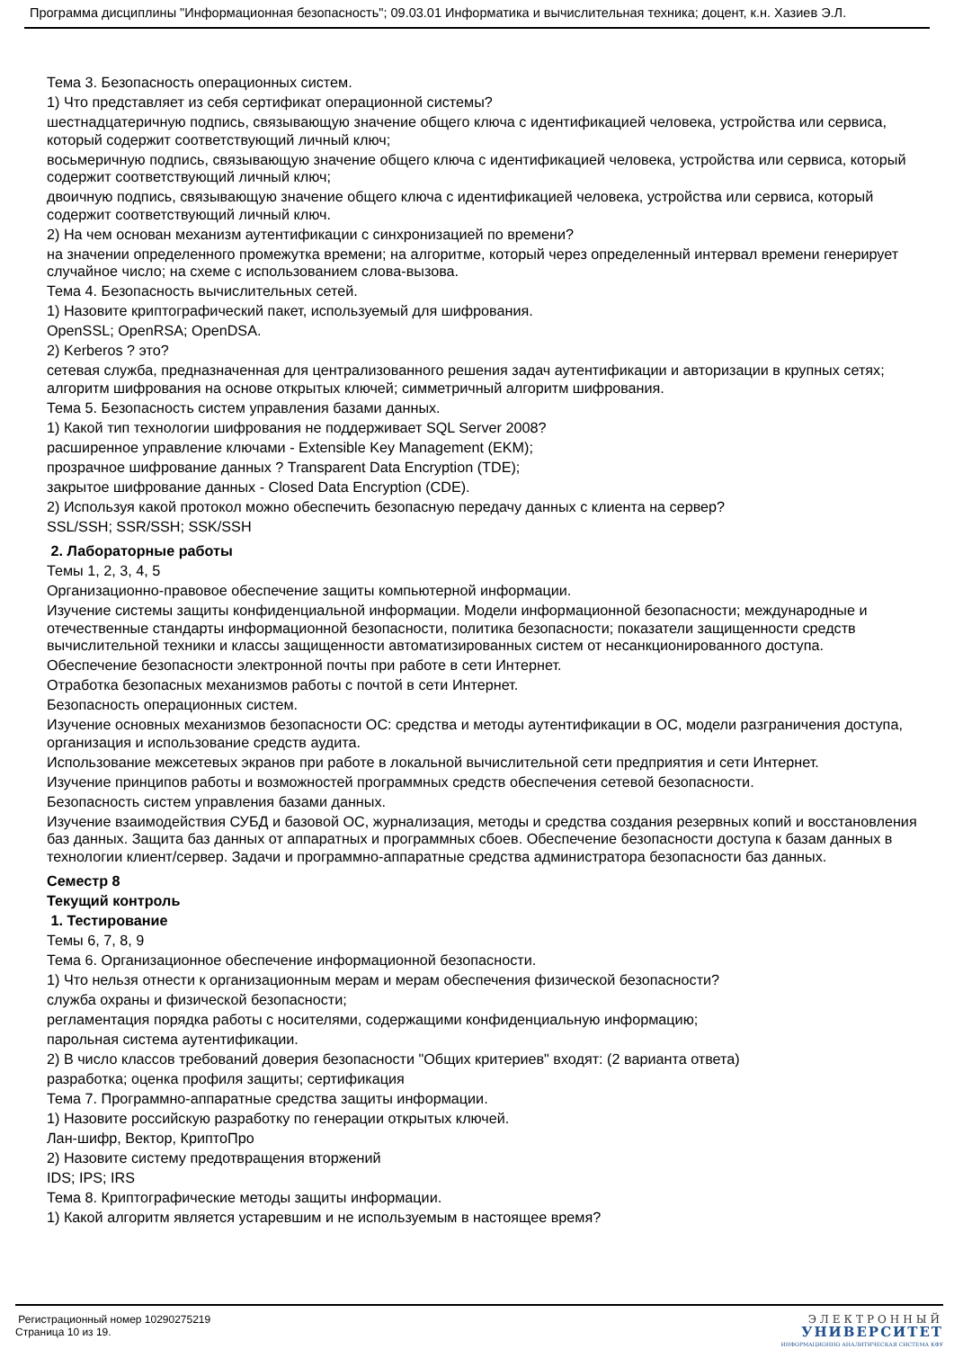Программа дисциплины "Информационная безопасность"; 09.03.01 Информатика и вычислительная техника; доцент, к.н. Хазиев Э.Л.
Тема 3. Безопасность операционных систем.
1) Что представляет из себя сертификат операционной системы?
шестнадцатеричную подпись, связывающую значение общего ключа с идентификацией человека, устройства или сервиса, который содержит соответствующий личный ключ;
восьмеричную подпись, связывающую значение общего ключа с идентификацией человека, устройства или сервиса, который содержит соответствующий личный ключ;
двоичную подпись, связывающую значение общего ключа с идентификацией человека, устройства или сервиса, который содержит соответствующий личный ключ.
2) На чем основан механизм аутентификации с синхронизацией по времени?
на значении определенного промежутка времени; на алгоритме, который через определенный интервал времени генерирует случайное число; на схеме с использованием слова-вызова.
Тема 4. Безопасность вычислительных сетей.
1) Назовите криптографический пакет, используемый для шифрования.
OpenSSL; OpenRSA; OpenDSA.
2) Kerberos ? это?
сетевая служба, предназначенная для централизованного решения задач аутентификации и авторизации в крупных сетях; алгоритм шифрования на основе открытых ключей; симметричный алгоритм шифрования.
Тема 5. Безопасность систем управления базами данных.
1) Какой тип технологии шифрования не поддерживает SQL Server 2008?
расширенное управление ключами - Extensible Key Management (EKM);
прозрачное шифрование данных ? Transparent Data Encryption (TDE);
закрытое шифрование данных - Closed Data Encryption (CDE).
2) Используя какой протокол можно обеспечить безопасную передачу данных с клиента на сервер?
SSL/SSH; SSR/SSH; SSK/SSH
2. Лабораторные работы
Темы 1, 2, 3, 4, 5
Организационно-правовое обеспечение защиты компьютерной информации.
Изучение системы защиты конфиденциальной информации. Модели информационной безопасности; международные и отечественные стандарты информационной безопасности, политика безопасности; показатели защищенности средств вычислительной техники и классы защищенности автоматизированных систем от несанкционированного доступа.
Обеспечение безопасности электронной почты при работе в сети Интернет.
Отработка безопасных механизмов работы с почтой в сети Интернет.
Безопасность операционных систем.
Изучение основных механизмов безопасности ОС: средства и методы аутентификации в ОС, модели разграничения доступа, организация и использование средств аудита.
Использование межсетевых экранов при работе в локальной вычислительной сети предприятия и сети Интернет.
Изучение принципов работы и возможностей программных средств обеспечения сетевой безопасности.
Безопасность систем управления базами данных.
Изучение взаимодействия СУБД и базовой ОС, журнализация, методы и средства создания резервных копий и восстановления баз данных. Защита баз данных от аппаратных и программных сбоев. Обеспечение безопасности доступа к базам данных в технологии клиент/сервер. Задачи и программно-аппаратные средства администратора безопасности баз данных.
Семестр 8
Текущий контроль
1. Тестирование
Темы 6, 7, 8, 9
Тема 6. Организационное обеспечение информационной безопасности.
1) Что нельзя отнести к организационным мерам и мерам обеспечения физической безопасности?
служба охраны и физической безопасности;
регламентация порядка работы с носителями, содержащими конфиденциальную информацию;
парольная система аутентификации.
2) В число классов требований доверия безопасности "Общих критериев" входят: (2 варианта ответа)
разработка; оценка профиля защиты; сертификация
Тема 7. Программно-аппаратные средства защиты информации.
1) Назовите российскую разработку по генерации открытых ключей.
Лан-шифр, Вектор, КриптоПро
2) Назовите систему предотвращения вторжений
IDS; IPS; IRS
Тема 8. Криптографические методы защиты информации.
1) Какой алгоритм является устаревшим и не используемым в настоящее время?
Регистрационный номер 10290275219
Страница 10 из 19.
ЭЛЕКТРОННЫЙ
УНИВЕРСИТЕТ
ИНФОРМАЦИОННО АНАЛИТИЧЕСКАЯ СИСТЕМА КФУ